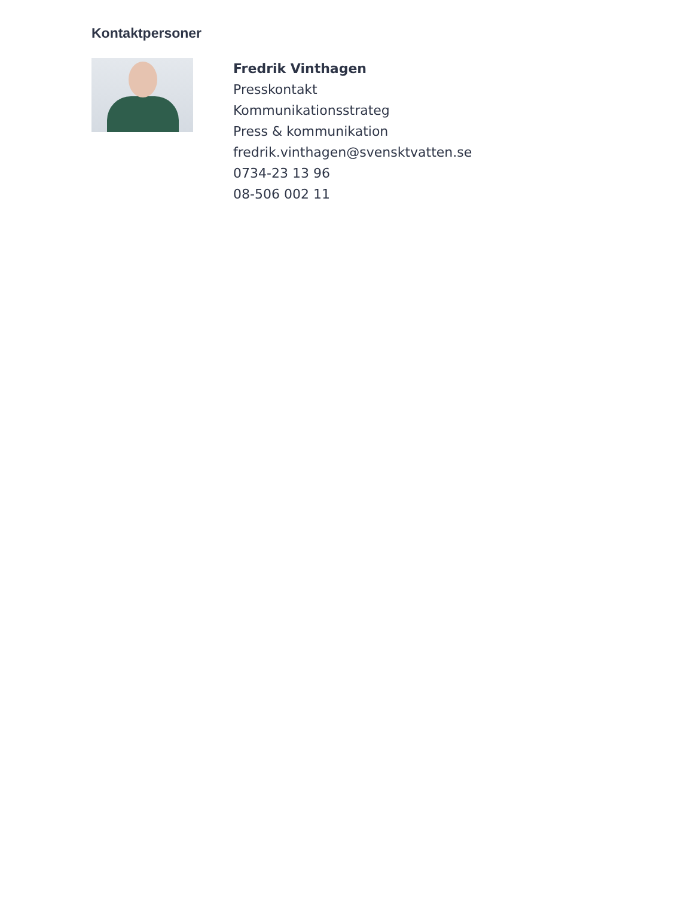Kontaktpersoner
Fredrik Vinthagen
Presskontakt
Kommunikationsstrateg
Press & kommunikation
fredrik.vinthagen@svensktvatten.se
0734-23 13 96
08-506 002 11